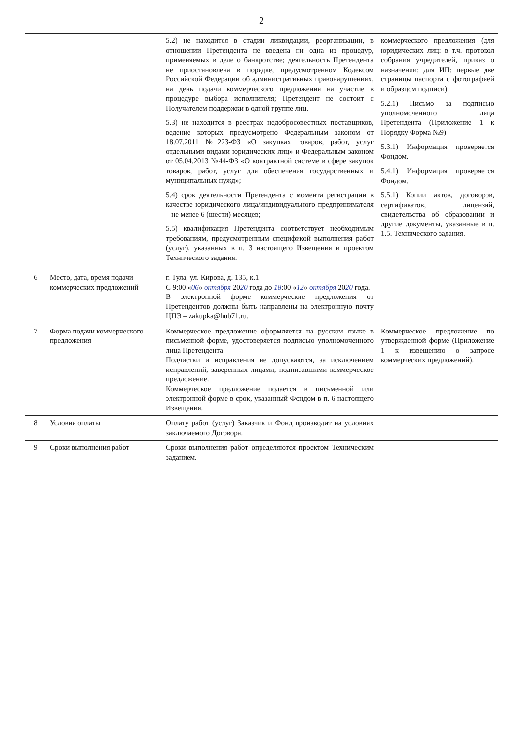2
| | | 5.2) не находится в стадии ликвидации, реорганизации, в отношении Претендента не введена ни одна из процедур, применяемых в деле о банкротстве; деятельность Претендента не приостановлена в порядке, предусмотренном Кодексом Российской Федерации об административных правонарушениях, на день подачи коммерческого предложения на участие в процедуре выбора исполнителя; Претендент не состоит с Получателем поддержки в одной группе лиц. 5.3) не находится в реестрах недобросовестных поставщиков, ведение которых предусмотрено Федеральным законом от 18.07.2011 №223-ФЗ «О закупках товаров, работ, услуг отдельными видами юридических лиц» и Федеральным законом от 05.04.2013 №44-ФЗ «О контрактной системе в сфере закупок товаров, работ, услуг для обеспечения государственных и муниципальных нужд»; 5.4) срок деятельности Претендента с момента регистрации в качестве юридического лица/индивидуального предпринимателя – не менее 6 (шести) месяцев; 5.5) квалификация Претендента соответствует необходимым требованиям, предусмотренным спецификой выполнения работ (услуг), указанных в п. 3 настоящего Извещения и проектом Технического задания. | коммерческого предложения (для юридических лиц: в т.ч. протокол собрания учредителей, приказ о назначении; для ИП: первые две страницы паспорта с фотографией и образцом подписи). 5.2.1) Письмо за подписью уполномоченного лица Претендента (Приложение 1 к Порядку Форма №9) 5.3.1) Информация проверяется Фондом. 5.4.1) Информация проверяется Фондом. 5.5.1) Копии актов, договоров, сертификатов, лицензий, свидетельства об образовании и другие документы, указанные в п. 1.5. Технического задания. |
| 6 | Место, дата, время подачи коммерческих предложений | г. Тула, ул. Кирова, д. 135, к.1 С 9:00 « 06 » октября 20 20 года до 18 :00 « 12 » октября 20 20 года. В электронной форме коммерческие предложения от Претендентов должны быть направлены на электронную почту ЦПЭ – zakupka@hub71.ru. | |
| 7 | Форма подачи коммерческого предложения | Коммерческое предложение оформляется на русском языке в письменной форме, удостоверяется подписью уполномоченного лица Претендента. Подчистки и исправления не допускаются, за исключением исправлений, заверенных лицами, подписавшими коммерческое предложение. Коммерческое предложение подается в письменной или электронной форме в срок, указанный Фондом в п. 6 настоящего Извещения. | Коммерческое предложение по утвержденной форме (Приложение 1 к извещению о запросе коммерческих предложений). |
| 8 | Условия оплаты | Оплату работ (услуг) Заказчик и Фонд производит на условиях заключаемого Договора. | |
| 9 | Сроки выполнения работ | Сроки выполнения работ определяются проектом Техническим заданием. | |